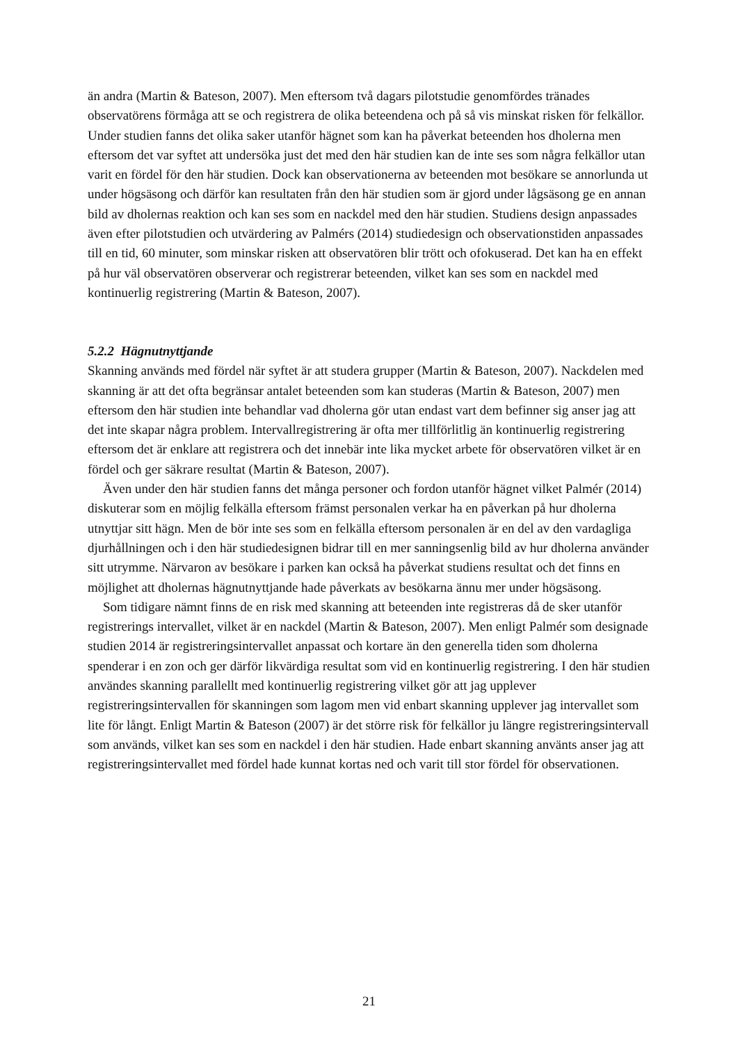än andra (Martin & Bateson, 2007). Men eftersom två dagars pilotstudie genomfördes tränades observatörens förmåga att se och registrera de olika beteendena och på så vis minskat risken för felkällor. Under studien fanns det olika saker utanför hägnet som kan ha påverkat beteenden hos dholerna men eftersom det var syftet att undersöka just det med den här studien kan de inte ses som några felkällor utan varit en fördel för den här studien. Dock kan observationerna av beteenden mot besökare se annorlunda ut under högsäsong och därför kan resultaten från den här studien som är gjord under lågsäsong ge en annan bild av dholernas reaktion och kan ses som en nackdel med den här studien. Studiens design anpassades även efter pilotstudien och utvärdering av Palmérs (2014) studiedesign och observationstiden anpassades till en tid, 60 minuter, som minskar risken att observatören blir trött och ofokuserad. Det kan ha en effekt på hur väl observatören observerar och registrerar beteenden, vilket kan ses som en nackdel med
kontinuerlig registrering (Martin & Bateson, 2007).
5.2.2 Hägnutnyttjande
Skanning används med fördel när syftet är att studera grupper (Martin & Bateson, 2007). Nackdelen med skanning är att det ofta begränsar antalet beteenden som kan studeras (Martin & Bateson, 2007) men eftersom den här studien inte behandlar vad dholerna gör utan endast vart dem befinner sig anser jag att det inte skapar några problem. Intervallregistrering är ofta mer tillförlitlig än kontinuerlig registrering eftersom det är enklare att registrera och det innebär inte lika mycket arbete för observatören vilket är en fördel och ger säkrare resultat (Martin & Bateson, 2007).
Även under den här studien fanns det många personer och fordon utanför hägnet vilket Palmér (2014) diskuterar som en möjlig felkälla eftersom främst personalen verkar ha en påverkan på hur dholerna utnyttjar sitt hägn. Men de bör inte ses som en felkälla eftersom personalen är en del av den vardagliga djurhållningen och i den här studiedesignen bidrar till en mer sanningsenlig bild av hur dholerna använder sitt utrymme. Närvaron av besökare i parken kan också ha påverkat studiens resultat och det finns en möjlighet att dholernas hägnutnyttjande hade påverkats av besökarna ännu mer under högsäsong.
Som tidigare nämnt finns de en risk med skanning att beteenden inte registreras då de sker utanför registrerings intervallet, vilket är en nackdel (Martin & Bateson, 2007). Men enligt Palmér som designade studien 2014 är registreringsintervallet anpassat och kortare än den generella tiden som dholerna spenderar i en zon och ger därför likvärdiga resultat som vid en kontinuerlig registrering. I den här studien användes skanning parallellt med kontinuerlig registrering vilket gör att jag upplever registreringsintervallen för skanningen som lagom men vid enbart skanning upplever jag intervallet som lite för långt. Enligt Martin & Bateson (2007) är det större risk för felkällor ju längre registreringsintervall som används, vilket kan ses som en nackdel i den här studien. Hade enbart skanning använts anser jag att registreringsintervallet med fördel hade kunnat kortas ned och varit till stor fördel för observationen.
21